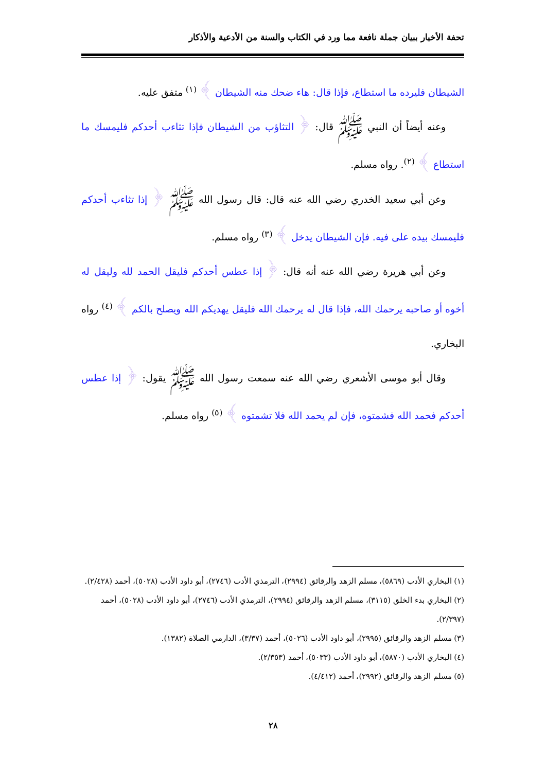تحفة الأخيار ببيان جملة نافعة مما ورد في الكتاب والسنة من الأدعية والأذكار
الشيطان فليرده ما استطاع، فإذا قال: هاء ضحك منه الشيطان ﴾ <sup>(١)</sup> متفق عليه.
وعنه أيضاً أن النبي ﷺ قال: ﴿ التثاؤب من الشيطان فإذا تثاءب أحدكم فليمسك ما استطاع ﴾ <sup>(٢)</sup>. رواه مسلم.
وعن أبي سعيد الخدري رضي الله عنه قال: قال رسول الله ﷺ ﴿ إذا تثاءب أحدكم فليمسك بيده على فيه. فإن الشيطان يدخل ﴾ <sup>(٣)</sup> رواه مسلم.
وعن أبي هريرة رضي الله عنه أنه قال: ﴿ إذا عطس أحدكم فليقل الحمد لله وليقل له أخوه أو صاحبه يرحمك الله، فإذا قال له يرحمك الله فليقل يهديكم الله ويصلح بالكم ﴾ <sup>(٤)</sup> رواه البخاري.
وقال أبو موسى الأشعري رضي الله عنه سمعت رسول الله ﷺ يقول: ﴿ إذا عطس أحدكم فحمد الله فشمتوه، فإن لم يحمد الله فلا تشمتوه ﴾ <sup>(٥)</sup> رواه مسلم.
(١) البخاري الأدب (٥٨٦٩)، مسلم الزهد والرقائق (٢٩٩٤)، الترمذي الأدب (٢٧٤٦)، أبو داود الأدب (٥٠٢٨)، أحمد (٢/٤٢٨).
(٢) البخاري بدء الخلق (٣١١٥)، مسلم الزهد والرقائق (٢٩٩٤)، الترمذي الأدب (٢٧٤٦)، أبو داود الأدب (٥٠٢٨)، أحمد (٢/٣٩٧).
(٣) مسلم الزهد والرقائق (٢٩٩٥)، أبو داود الأدب (٥٠٢٦)، أحمد (٣/٣٧)، الدارمي الصلاة (١٣٨٢).
(٤) البخاري الأدب (٥٨٧٠)، أبو داود الأدب (٥٠٣٣)، أحمد (٢/٣٥٣).
(٥) مسلم الزهد والرقائق (٢٩٩٢)، أحمد (٤/٤١٢).
٢٨